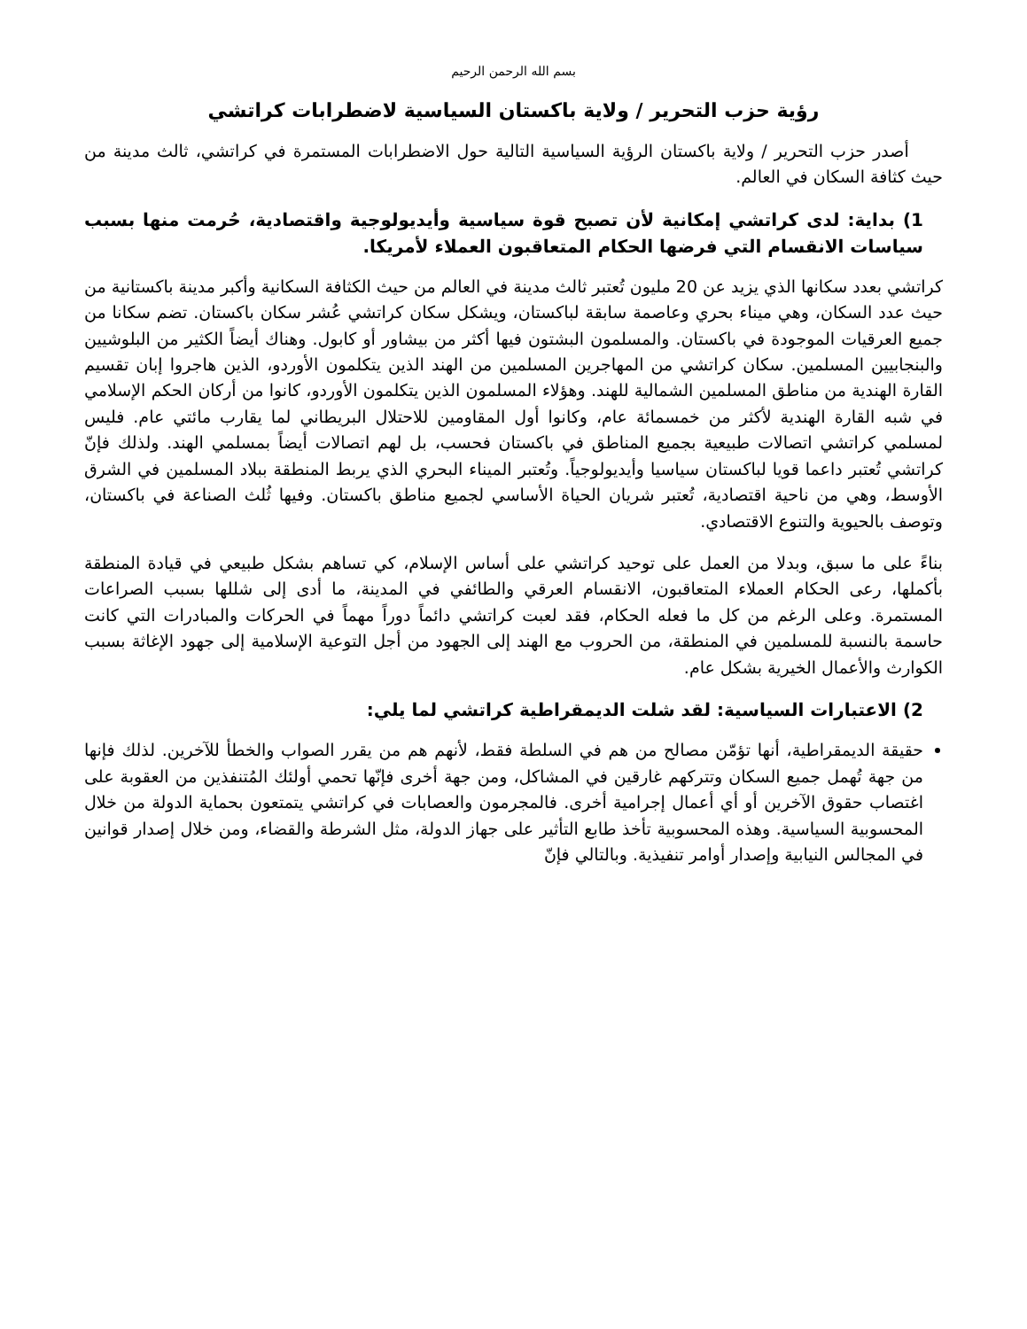بسم الله الرحمن الرحيم
رؤية حزب التحرير / ولاية باكستان السياسية لاضطرابات كراتشي
أصدر حزب التحرير / ولاية باكستان الرؤية السياسية التالية حول الاضطرابات المستمرة في كراتشي، ثالث مدينة من حيث كثافة السكان في العالم.
1) بداية: لدى كراتشي إمكانية لأن تصبح قوة سياسية وأيديولوجية واقتصادية، حُرمت منها بسبب سياسات الانقسام التي فرضها الحكام المتعاقبون العملاء لأمريكا.
كراتشي بعدد سكانها الذي يزيد عن 20 مليون تُعتبر ثالث مدينة في العالم من حيث الكثافة السكانية وأكبر مدينة باكستانية من حيث عدد السكان، وهي ميناء بحري وعاصمة سابقة لباكستان، ويشكل سكان كراتشي عُشر سكان باكستان. تضم سكانا من جميع العرقيات الموجودة في باكستان. والمسلمون البشتون فيها أكثر من بيشاور أو كابول. وهناك أيضاً الكثير من البلوشيين والبنجابيين المسلمين. سكان كراتشي من المهاجرين المسلمين من الهند الذين يتكلمون الأوردو، الذين هاجروا إبان تقسيم القارة الهندية من مناطق المسلمين الشمالية للهند. وهؤلاء المسلمون الذين يتكلمون الأوردو، كانوا من أركان الحكم الإسلامي في شبه القارة الهندية لأكثر من خمسمائة عام، وكانوا أول المقاومين للاحتلال البريطاني لما يقارب مائتي عام. فليس لمسلمي كراتشي اتصالات طبيعية بجميع المناطق في باكستان فحسب، بل لهم اتصالات أيضاً بمسلمي الهند. ولذلك فإنّ كراتشي تُعتبر داعما قويا لباكستان سياسيا وأيديولوجياً. وتُعتبر الميناء البحري الذي يربط المنطقة ببلاد المسلمين في الشرق الأوسط، وهي من ناحية اقتصادية، تُعتبر شريان الحياة الأساسي لجميع مناطق باكستان. وفيها ثُلث الصناعة في باكستان، وتوصف بالحيوية والتنوع الاقتصادي.
بناءً على ما سبق، وبدلا من العمل على توحيد كراتشي على أساس الإسلام، كي تساهم بشكل طبيعي في قيادة المنطقة بأكملها، رعى الحكام العملاء المتعاقبون، الانقسام العرقي والطائفي في المدينة، ما أدى إلى شللها بسبب الصراعات المستمرة. وعلى الرغم من كل ما فعله الحكام، فقد لعبت كراتشي دائماً دوراً مهماً في الحركات والمبادرات التي كانت حاسمة بالنسبة للمسلمين في المنطقة، من الحروب مع الهند إلى الجهود من أجل التوعية الإسلامية إلى جهود الإغاثة بسبب الكوارث والأعمال الخيرية بشكل عام.
2) الاعتبارات السياسية: لقد شلت الديمقراطية كراتشي لما يلي:
حقيقة الديمقراطية، أنها تؤمّن مصالح من هم في السلطة فقط، لأنهم هم من يقرر الصواب والخطأ للآخرين. لذلك فإنها من جهة تُهمل جميع السكان وتتركهم غارقين في المشاكل، ومن جهة أخرى فإنّها تحمي أولئك المُتنفذين من العقوبة على اغتصاب حقوق الآخرين أو أي أعمال إجرامية أخرى. فالمجرمون والعصابات في كراتشي يتمتعون بحماية الدولة من خلال المحسوبية السياسية. وهذه المحسوبية تأخذ طابع التأثير على جهاز الدولة، مثل الشرطة والقضاء، ومن خلال إصدار قوانين في المجالس النيابية وإصدار أوامر تنفيذية. وبالتالي فإنّ